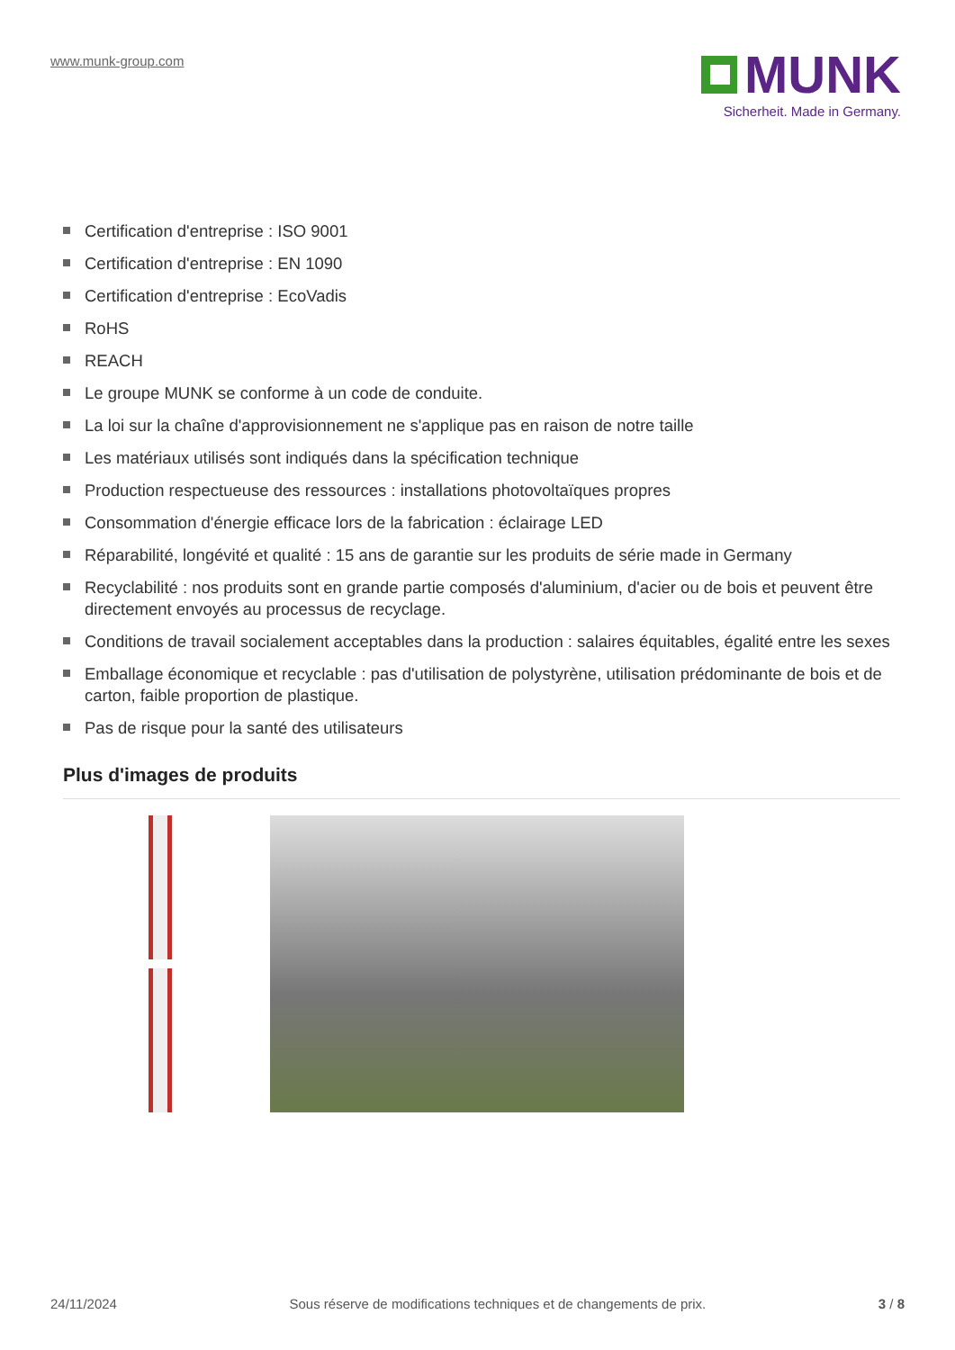www.munk-group.com
MUNK
Sicherheit. Made in Germany.
Certification d'entreprise : ISO 9001
Certification d'entreprise : EN 1090
Certification d'entreprise : EcoVadis
RoHS
REACH
Le groupe MUNK se conforme à un code de conduite.
La loi sur la chaîne d'approvisionnement ne s'applique pas en raison de notre taille
Les matériaux utilisés sont indiqués dans la spécification technique
Production respectueuse des ressources : installations photovoltaïques propres
Consommation d'énergie efficace lors de la fabrication : éclairage LED
Réparabilité, longévité et qualité : 15 ans de garantie sur les produits de série made in Germany
Recyclabilité : nos produits sont en grande partie composés d'aluminium, d'acier ou de bois et peuvent être directement envoyés au processus de recyclage.
Conditions de travail socialement acceptables dans la production : salaires équitables, égalité entre les sexes
Emballage économique et recyclable : pas d'utilisation de polystyrène, utilisation prédominante de bois et de carton, faible proportion de plastique.
Pas de risque pour la santé des utilisateurs
Plus d'images de produits
24/11/2024 Sous réserve de modifications techniques et de changements de prix. 3 / 8